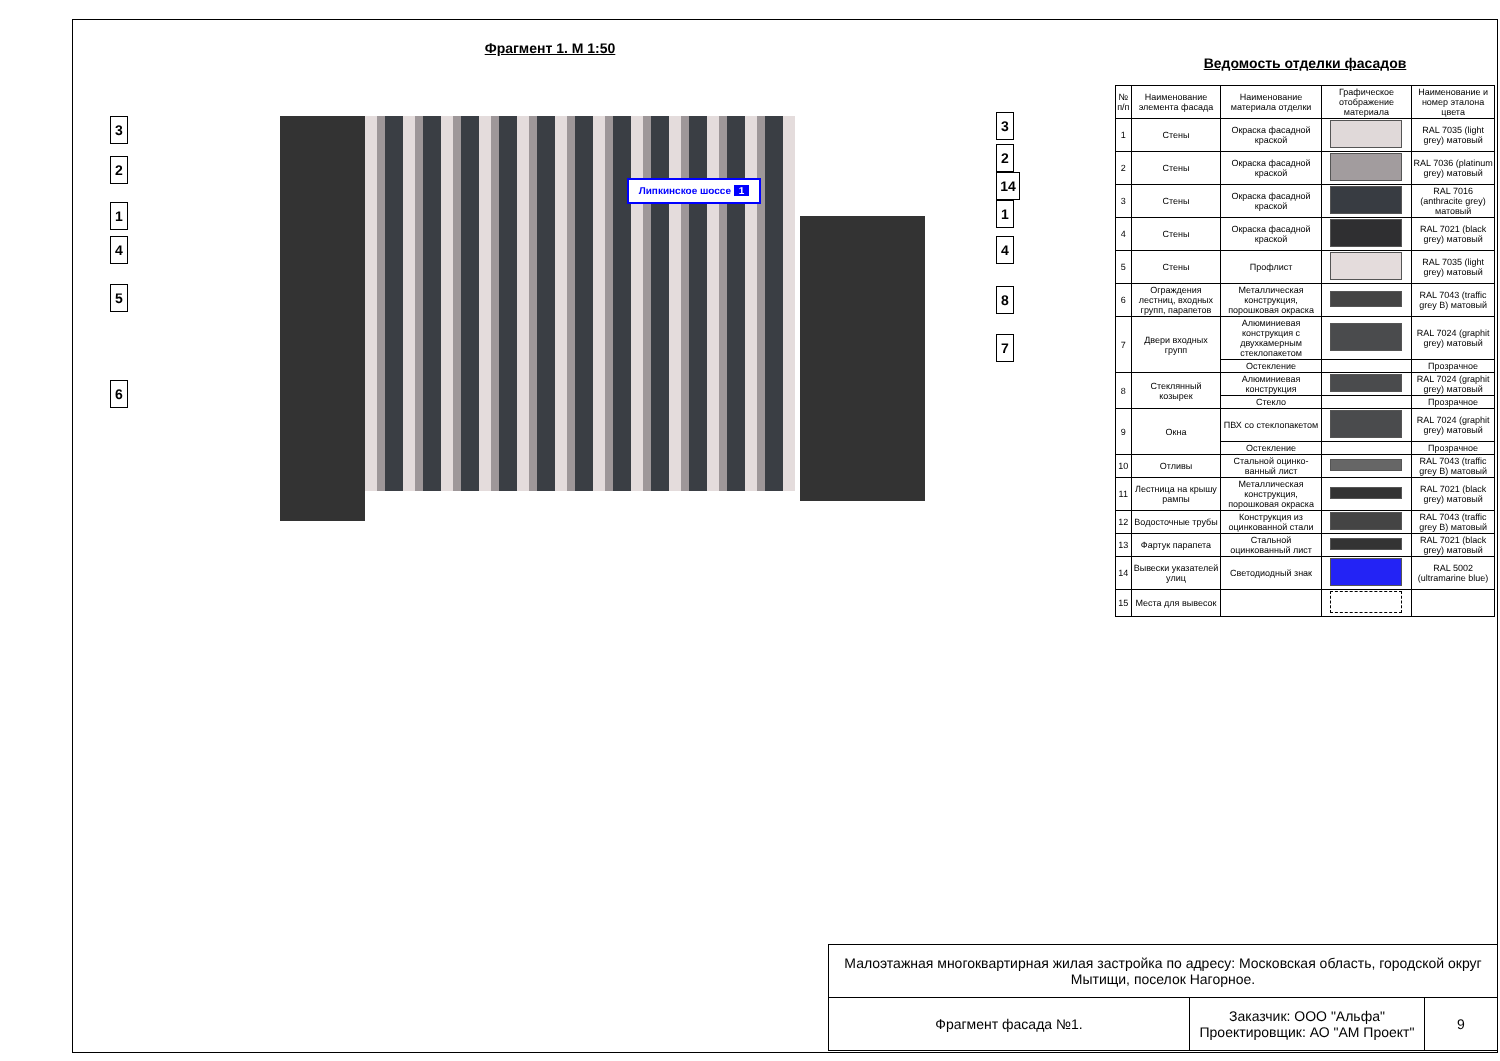Фрагмент 1. М 1:50
Липкинское шоссе 1
3
2
1
4
5
6
3
2
14
1
4
8
7
Ведомость отделки фасадов
| № п/п | Наименование элемента фасада | Наименование материала отделки | Графическое отображение материала | Наименование и номер эталона цвета |
| --- | --- | --- | --- | --- |
| 1 | Стены | Окраска фасадной краской | | RAL 7035 (light grey) матовый |
| 2 | Стены | Окраска фасадной краской | | RAL 7036 (platinum grey) матовый |
| 3 | Стены | Окраска фасадной краской | | RAL 7016 (anthracite grey) матовый |
| 4 | Стены | Окраска фасадной краской | | RAL 7021 (black grey) матовый |
| 5 | Стены | Профлист | | RAL 7035 (light grey) матовый |
| 6 | Ограждения лестниц, входных групп, парапетов | Металлическая конструкция, порошковая окраска | | RAL 7043 (traffic grey B) матовый |
| 7 | Двери входных групп | Алюминиевая конструкция с двухкамерным стеклопакетом | | RAL 7024 (graphit grey) матовый |
| | | Остекление | | Прозрачное |
| 8 | Стеклянный козырек | Алюминиевая конструкция | | RAL 7024 (graphit grey) матовый |
| | | Стекло | | Прозрачное |
| 9 | Окна | ПВХ со стеклопакетом | | RAL 7024 (graphit grey) матовый |
| | | Остекление | | Прозрачное |
| 10 | Отливы | Стальной оцинко-ванный лист | | RAL 7043 (traffic grey B) матовый |
| 11 | Лестница на крышу рампы | Металлическая конструкция, порошковая окраска | | RAL 7021 (black grey) матовый |
| 12 | Водосточные трубы | Конструкция из оцинкованной стали | | RAL 7043 (traffic grey B) матовый |
| 13 | Фартук парапета | Стальной оцинкованный лист | | RAL 7021 (black grey) матовый |
| 14 | Вывески указателей улиц | Светодиодный знак | | RAL 5002 (ultramarine blue) |
| 15 | Места для вывесок | | | |
Малоэтажная многоквартирная жилая застройка по адресу: Московская область, городской округ Мытищи, поселок Нагорное.
Фрагмент фасада №1. Заказчик: ООО "Альфа"
Проектировщик: АО "АМ Проект"
9